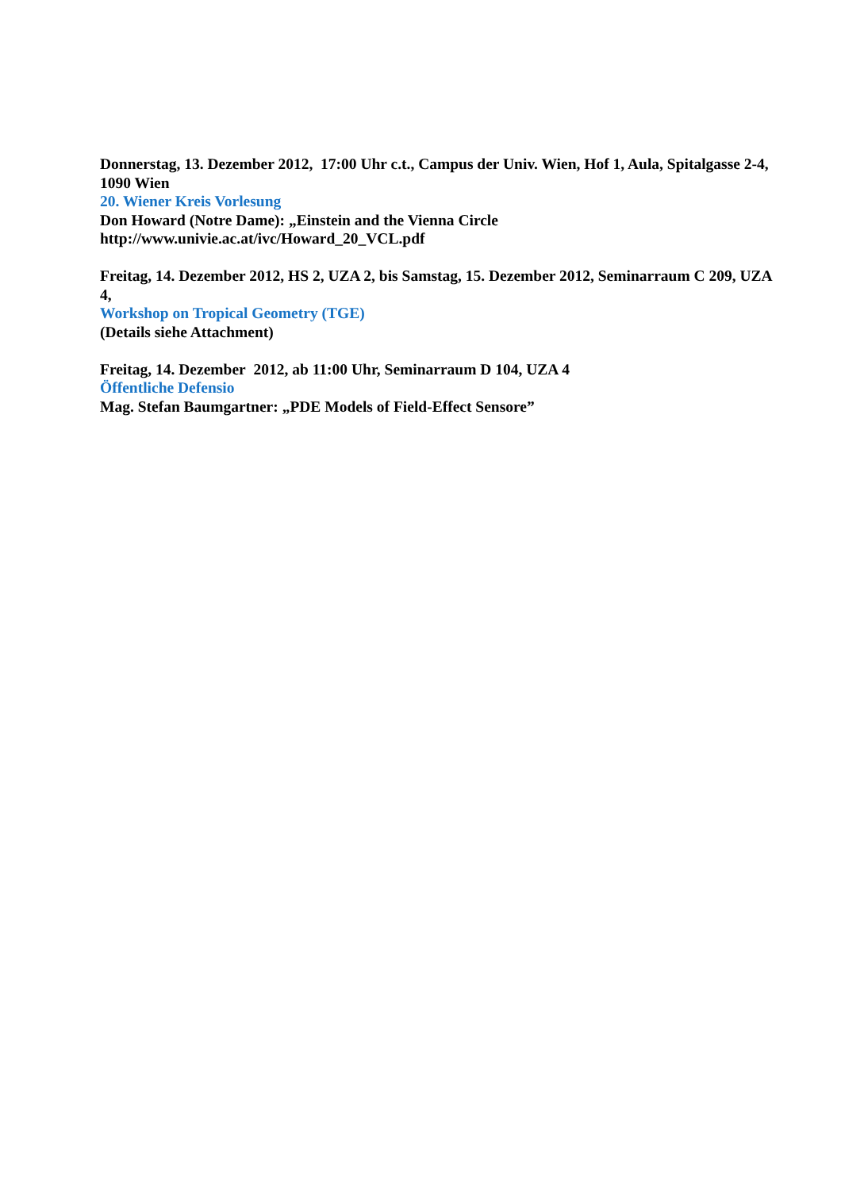Donnerstag, 13. Dezember 2012, 17:00 Uhr c.t., Campus der Univ. Wien, Hof 1, Aula, Spitalgasse 2-4, 1090 Wien
20. Wiener Kreis Vorlesung
Don Howard (Notre Dame): „Einstein and the Vienna Circle
http://www.univie.ac.at/ivc/Howard_20_VCL.pdf
Freitag, 14. Dezember 2012, HS 2, UZA 2, bis Samstag, 15. Dezember 2012, Seminarraum C 209, UZA 4,
Workshop on Tropical Geometry (TGE)
(Details siehe Attachment)
Freitag, 14. Dezember 2012, ab 11:00 Uhr, Seminarraum D 104, UZA 4
Öffentliche Defensio
Mag. Stefan Baumgartner: „PDE Models of Field-Effect Sensore”